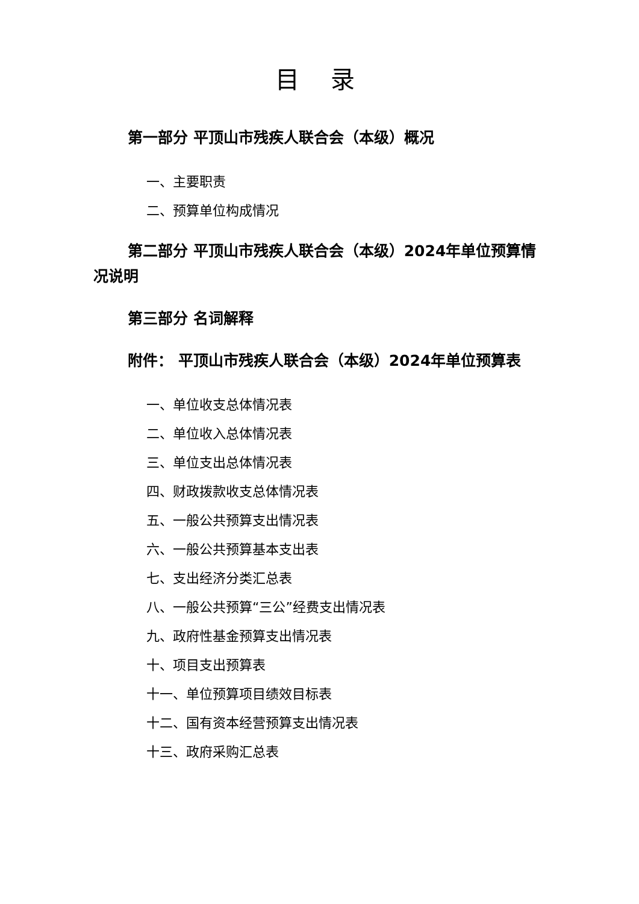目 录
第一部分 平顶山市残疾人联合会（本级）概况
一、主要职责
二、预算单位构成情况
第二部分 平顶山市残疾人联合会（本级）2024年单位预算情况说明
第三部分 名词解释
附件： 平顶山市残疾人联合会（本级）2024年单位预算表
一、单位收支总体情况表
二、单位收入总体情况表
三、单位支出总体情况表
四、财政拨款收支总体情况表
五、一般公共预算支出情况表
六、一般公共预算基本支出表
七、支出经济分类汇总表
八、一般公共预算“三公”经费支出情况表
九、政府性基金预算支出情况表
十、项目支出预算表
十一、单位预算项目绩效目标表
十二、国有资本经营预算支出情况表
十三、政府采购汇总表